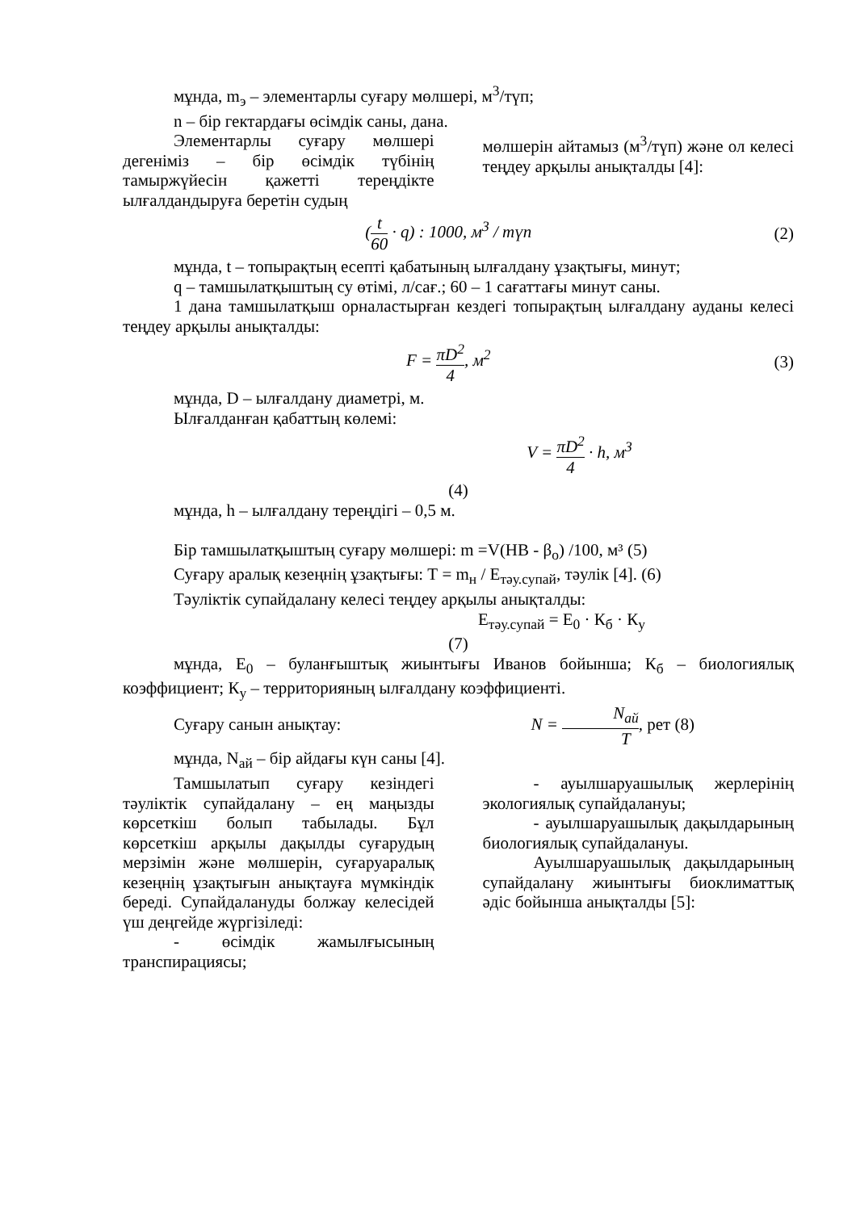мұнда, m<sub>э</sub> – элементарлы суғару мөлшері, м<sup>3</sup>/түп;
n – бір гектардағы өсімдік саны, дана.
Элементарлы суғару мөлшері дегеніміз – бір өсімдік түбінің тамыржүйесін қажетті тереңдікте ылғалдандыруға беретін судың
мөлшерін айтамыз (м<sup>3</sup>/түп) және ол келесі теңдеу арқылы анықталды [4]:
(t 60 · q) : 1000, м<sup>3</sup> / түп (2)
мұнда, t – топырақтың есепті қабатының ылғалдану ұзақтығы, минут;
q – тамшылатқыштың су өтімі, л/сағ.; 60 – 1 сағаттағы минут саны.
1 дана тамшылатқыш орналастырған кездегі топырақтың ылғалдану ауданы келесі теңдеу арқылы анықталды:
F = πD<sup>2</sup> 4, м<sup>2</sup> (3)
мұнда, D – ылғалдану диаметрі, м.
Ылғалданған қабаттың көлемі:
V = πD<sup>2</sup> 4 · h, м<sup>3</sup>
(4)
мұнда, һ – ылғалдану тереңдігі – 0,5 м.
Бір тамшылатқыштың суғару мөлшері: m =V(НВ - β<sub>o</sub>) /100, м³ (5)
Суғару аралық кезеңнің ұзақтығы: Т = m<sub>н</sub> / Е<sub>тәу.супай</sub>, тәулік [4]. (6)
Тәуліктік супайдалану келесі теңдеу арқылы анықталды:
Е<sub>тәу.супай</sub> = Е<sub>0</sub> · К<sub>б</sub> · К<sub>у</sub>
(7)
мұнда, Е<sub>0</sub> – буланғыштық жиынтығы Иванов бойынша; К<sub>б</sub> – биологиялық коэффициент; К<sub>у</sub> – территорияның ылғалдану коэффициенті.
Суғару санын анықтау: N = N<sub>ай</sub> T, рет (8)
мұнда, N<sub>ай</sub> – бір айдағы күн саны [4].
Тамшылатып суғару кезіндегі тәуліктік супайдалану – ең маңызды көрсеткіш болып табылады. Бұл көрсеткіш арқылы дақылды суғарудың мерзімін және мөлшерін, суғаруаралық кезеңнің ұзақтығын анықтауға мүмкіндік береді. Супайдалануды болжау келесідей үш деңгейде жүргізіледі:
- өсімдік жамылғысының транспирациясы;
- ауылшаруашылық жерлерінің экологиялық супайдалануы;
- ауылшаруашылық дақылдарының биологиялық супайдалануы.
Ауылшаруашылық дақылдарының супайдалану жиынтығы биоклиматтық әдіс бойынша анықталды [5]: